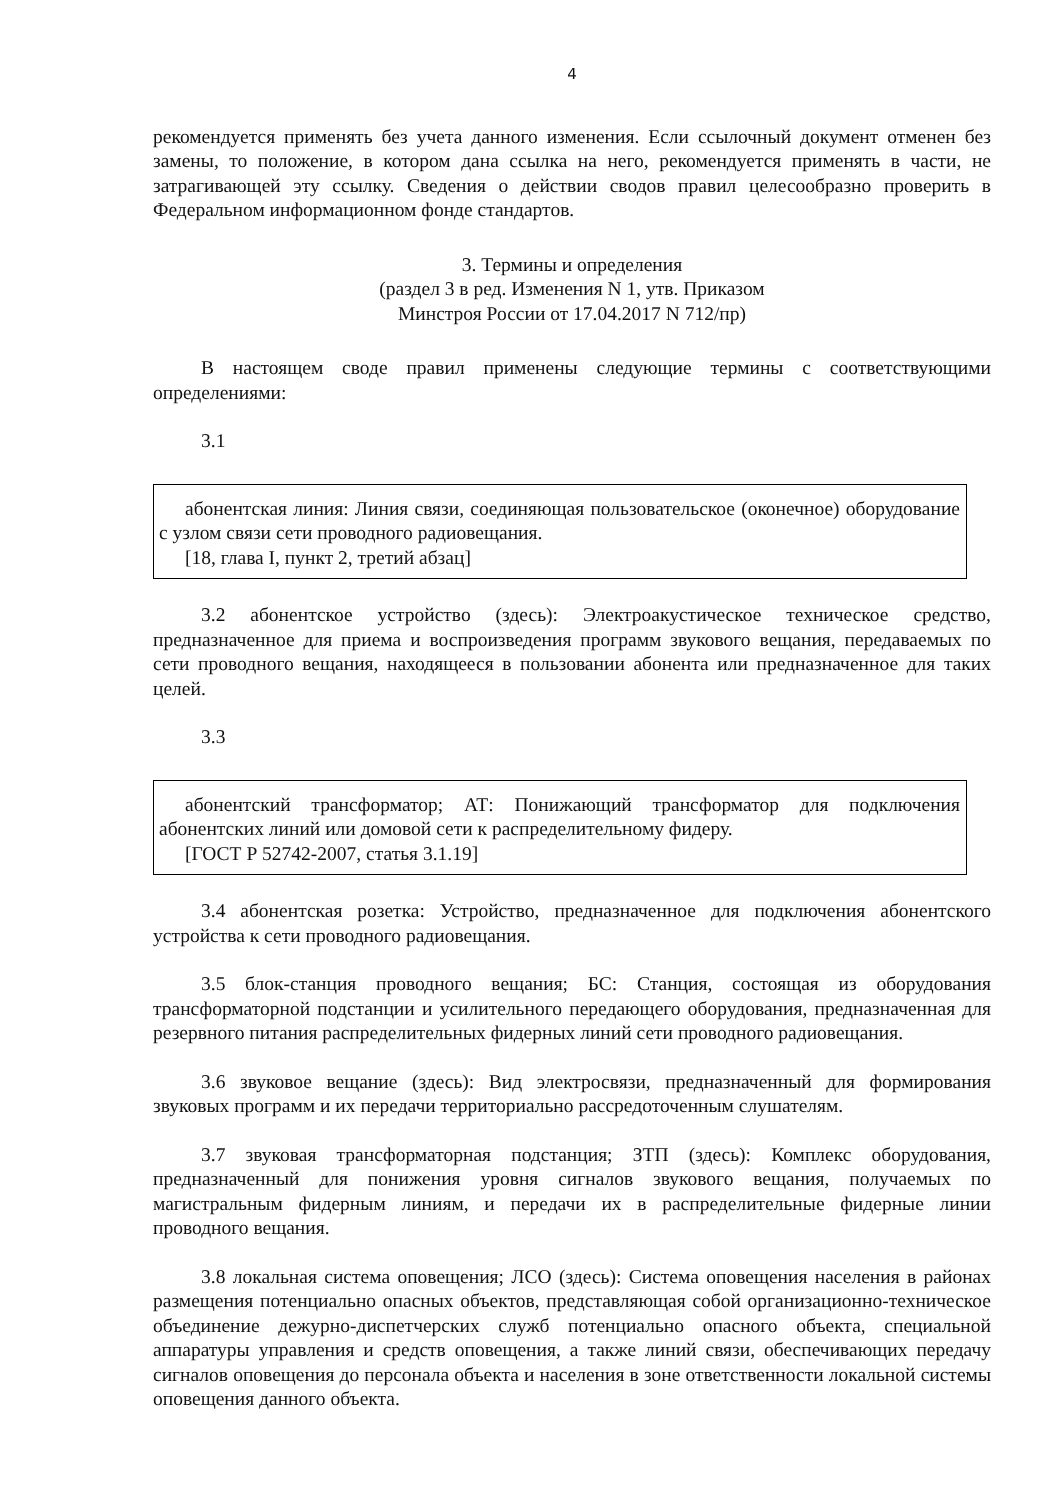4
рекомендуется применять без учета данного изменения. Если ссылочный документ отменен без замены, то положение, в котором дана ссылка на него, рекомендуется применять в части, не затрагивающей эту ссылку. Сведения о действии сводов правил целесообразно проверить в Федеральном информационном фонде стандартов.
3. Термины и определения
(раздел 3 в ред. Изменения N 1, утв. Приказом
Минстроя России от 17.04.2017 N 712/пр)
В настоящем своде правил применены следующие термины с соответствующими определениями:
3.1
абонентская линия: Линия связи, соединяющая пользовательское (оконечное) оборудование с узлом связи сети проводного радиовещания.
[18, глава I, пункт 2, третий абзац]
3.2 абонентское устройство (здесь): Электроакустическое техническое средство, предназначенное для приема и воспроизведения программ звукового вещания, передаваемых по сети проводного вещания, находящееся в пользовании абонента или предназначенное для таких целей.
3.3
абонентский трансформатор; АТ: Понижающий трансформатор для подключения абонентских линий или домовой сети к распределительному фидеру.
[ГОСТ Р 52742-2007, статья 3.1.19]
3.4 абонентская розетка: Устройство, предназначенное для подключения абонентского устройства к сети проводного радиовещания.
3.5 блок-станция проводного вещания; БС: Станция, состоящая из оборудования трансформаторной подстанции и усилительного передающего оборудования, предназначенная для резервного питания распределительных фидерных линий сети проводного радиовещания.
3.6 звуковое вещание (здесь): Вид электросвязи, предназначенный для формирования звуковых программ и их передачи территориально рассредоточенным слушателям.
3.7 звуковая трансформаторная подстанция; ЗТП (здесь): Комплекс оборудования, предназначенный для понижения уровня сигналов звукового вещания, получаемых по магистральным фидерным линиям, и передачи их в распределительные фидерные линии проводного вещания.
3.8 локальная система оповещения; ЛСО (здесь): Система оповещения населения в районах размещения потенциально опасных объектов, представляющая собой организационно-техническое объединение дежурно-диспетчерских служб потенциально опасного объекта, специальной аппаратуры управления и средств оповещения, а также линий связи, обеспечивающих передачу сигналов оповещения до персонала объекта и населения в зоне ответственности локальной системы оповещения данного объекта.